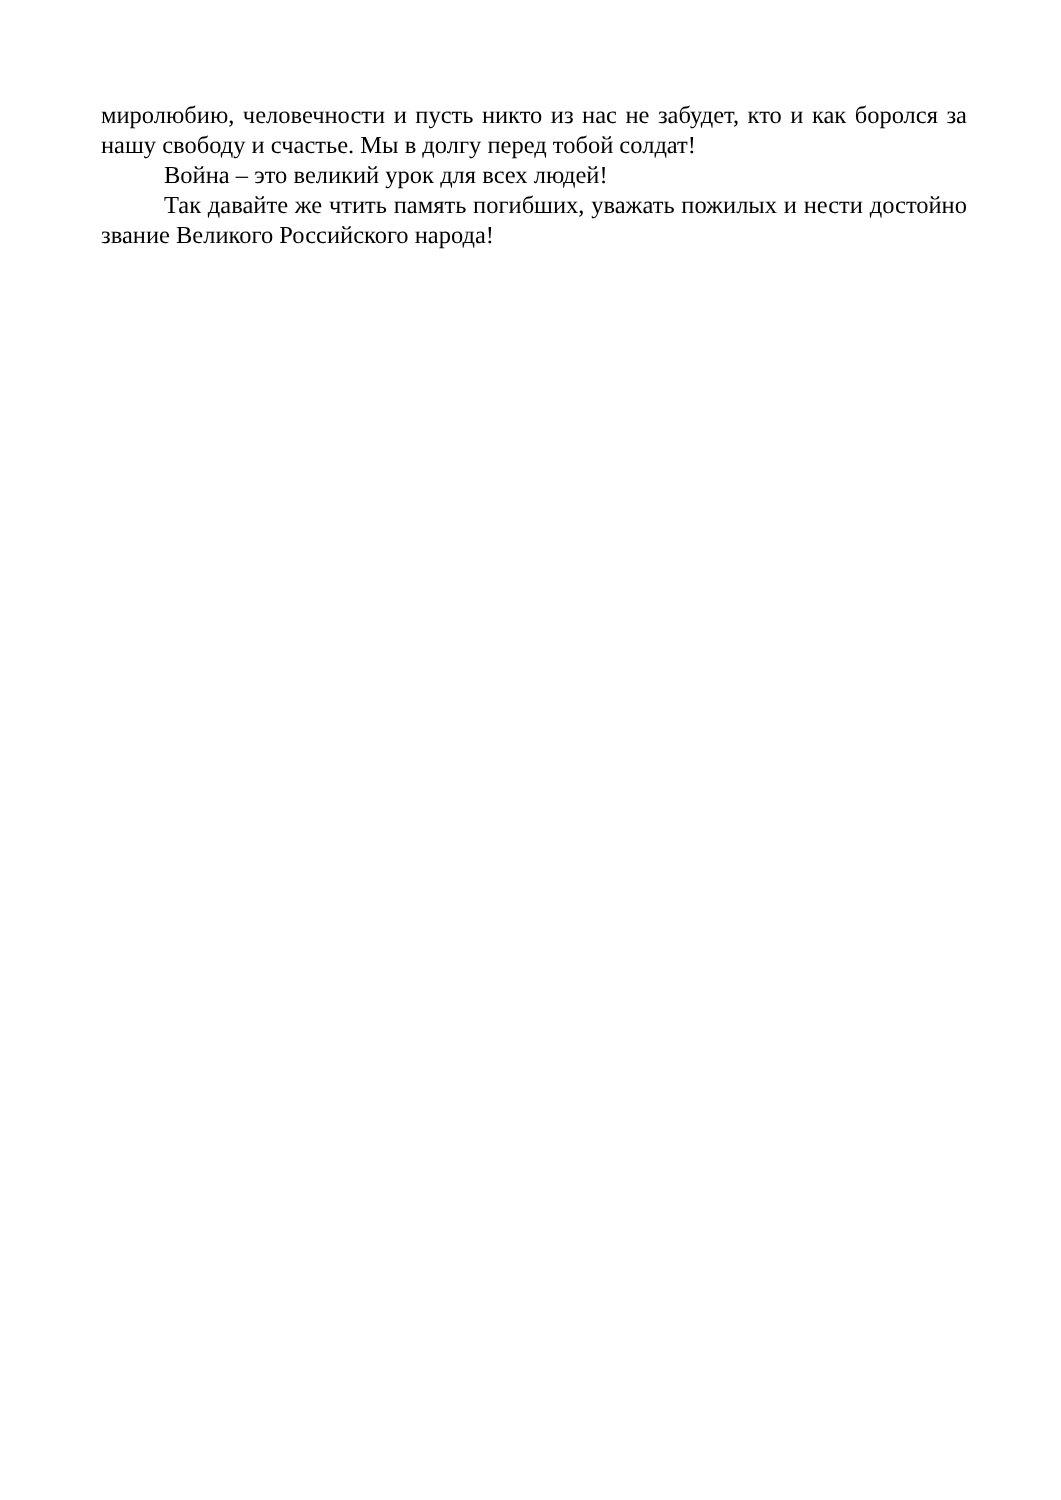миролюбию, человечности и пусть никто из нас не забудет, кто и как боролся за нашу свободу и счастье. Мы в долгу перед тобой солдат!
Война – это великий урок для всех людей!
Так давайте же чтить память погибших, уважать пожилых и нести достойно звание Великого Российского народа!